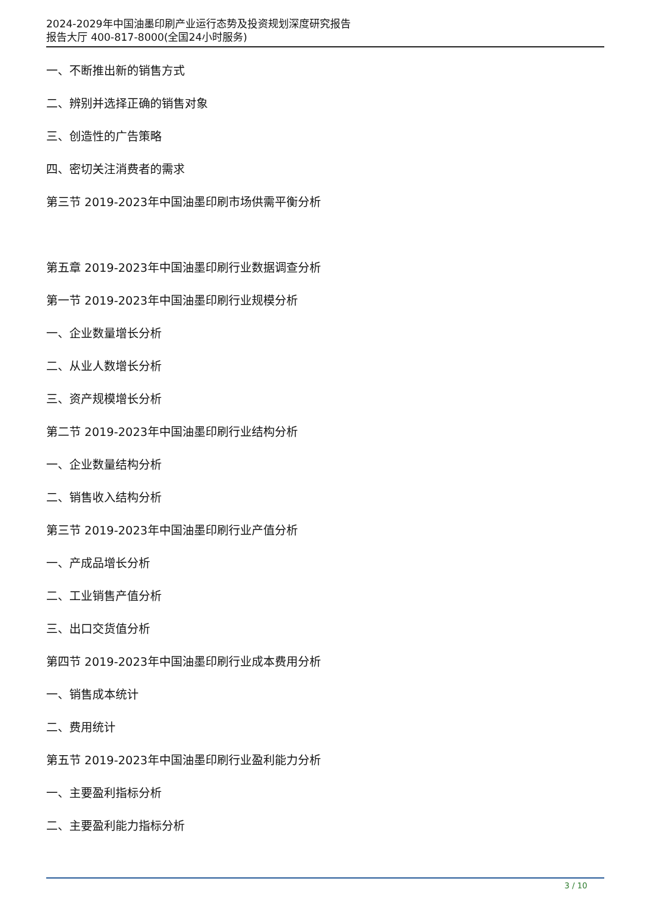2024-2029年中国油墨印刷产业运行态势及投资规划深度研究报告
报告大厅 400-817-8000(全国24小时服务)
一、不断推出新的销售方式
二、辨别并选择正确的销售对象
三、创造性的广告策略
四、密切关注消费者的需求
第三节 2019-2023年中国油墨印刷市场供需平衡分析
第五章 2019-2023年中国油墨印刷行业数据调查分析
第一节 2019-2023年中国油墨印刷行业规模分析
一、企业数量增长分析
二、从业人数增长分析
三、资产规模增长分析
第二节 2019-2023年中国油墨印刷行业结构分析
一、企业数量结构分析
二、销售收入结构分析
第三节 2019-2023年中国油墨印刷行业产值分析
一、产成品增长分析
二、工业销售产值分析
三、出口交货值分析
第四节 2019-2023年中国油墨印刷行业成本费用分析
一、销售成本统计
二、费用统计
第五节 2019-2023年中国油墨印刷行业盈利能力分析
一、主要盈利指标分析
二、主要盈利能力指标分析
3 / 10